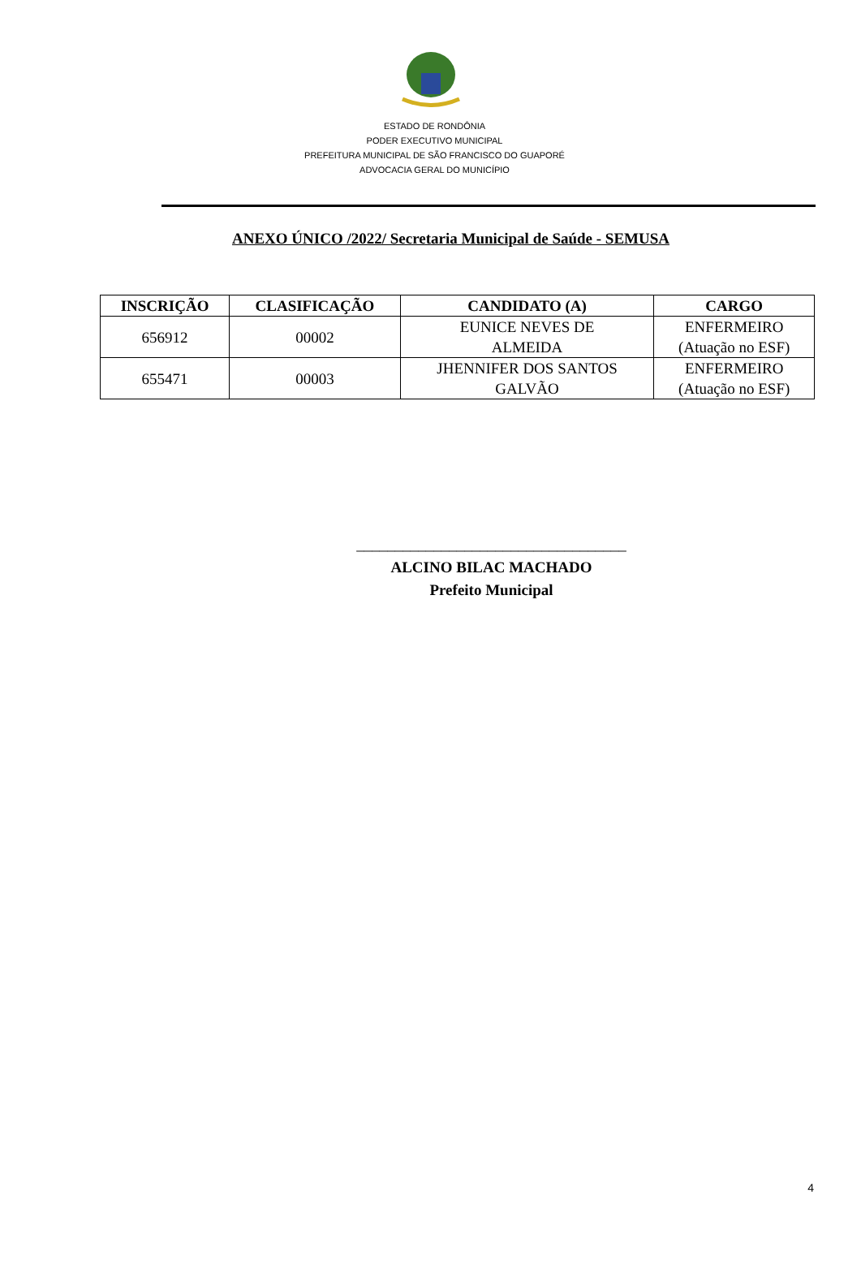ESTADO DE RONDÔNIA
PODER EXECUTIVO MUNICIPAL
PREFEITURA MUNICIPAL DE SÃO FRANCISCO DO GUAPORÉ
ADVOCACIA GERAL DO MUNICÍPIO
ANEXO ÚNICO /2022/ Secretaria Municipal de Saúde - SEMUSA
| INSCRIÇÃO | CLASIFICAÇÃO | CANDIDATO (A) | CARGO |
| --- | --- | --- | --- |
| 656912 | 00002 | EUNICE NEVES DE ALMEIDA | ENFERMEIRO (Atuação no ESF) |
| 655471 | 00003 | JHENNIFER DOS SANTOS GALVÃO | ENFERMEIRO (Atuação no ESF) |
___________________________________
ALCINO BILAC MACHADO
Prefeito Municipal
4